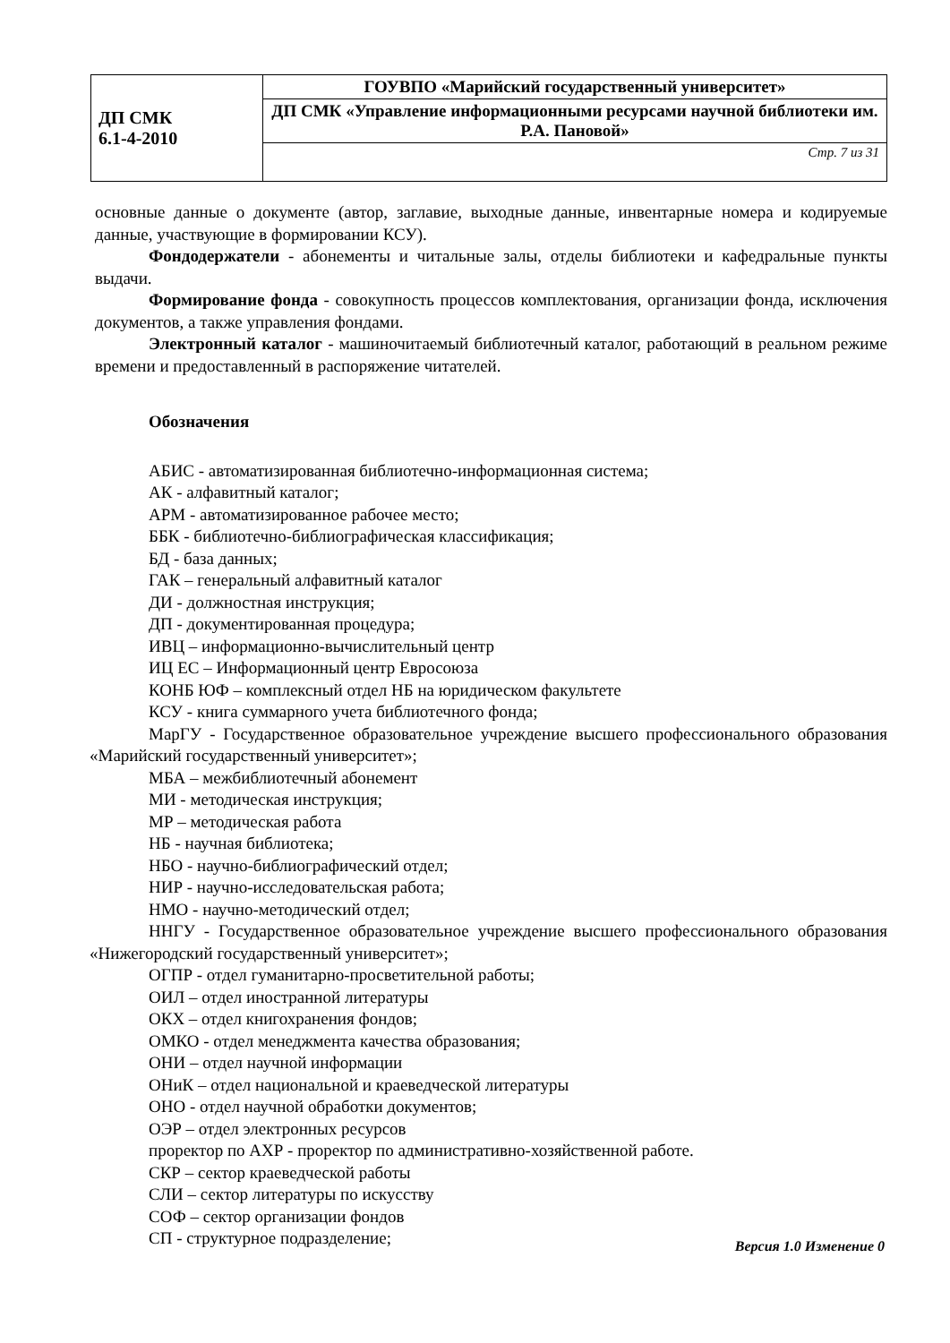| ДП СМК 6.1-4-2010 | ГОУВПО «Марийский государственный университет» |
| | ДП СМК «Управление информационными ресурсами научной библиотеки им. Р.А. Пановой» |
| | Стр. 7 из 31 |
основные данные о документе (автор, заглавие, выходные данные, инвентарные номера и кодируемые данные, участвующие в формировании КСУ).
Фондодержатели - абонементы и читальные залы, отделы библиотеки и кафедральные пункты выдачи.
Формирование фонда - совокупность процессов комплектования, организации фонда, исключения документов, а также управления фондами.
Электронный каталог - машиночитаемый библиотечный каталог, работающий в реальном режиме времени и предоставленный в распоряжение читателей.
Обозначения
АБИС - автоматизированная библиотечно-информационная система;
АК - алфавитный каталог;
АРМ - автоматизированное рабочее место;
ББК - библиотечно-библиографическая классификация;
БД - база данных;
ГАК – генеральный алфавитный каталог
ДИ - должностная инструкция;
ДП - документированная процедура;
ИВЦ – информационно-вычислительный центр
ИЦ ЕС – Информационный центр Евросоюза
КОНБ ЮФ – комплексный отдел НБ на юридическом факультете
КСУ - книга суммарного учета библиотечного фонда;
МарГУ - Государственное образовательное учреждение высшего профессионального образования «Марийский государственный университет»;
МБА – межбиблиотечный абонемент
МИ - методическая инструкция;
МР – методическая работа
НБ - научная библиотека;
НБО - научно-библиографический отдел;
НИР - научно-исследовательская работа;
НМО - научно-методический отдел;
ННГУ - Государственное образовательное учреждение высшего профессионального образования «Нижегородский государственный университет»;
ОГПР - отдел гуманитарно-просветительной работы;
ОИЛ – отдел иностранной литературы
ОКХ – отдел книгохранения фондов;
ОМКО - отдел менеджмента качества образования;
ОНИ – отдел научной информации
ОНиК – отдел национальной и краеведческой литературы
ОНО - отдел научной обработки документов;
ОЭР – отдел электронных ресурсов
проректор по АХР - проректор по административно-хозяйственной работе.
СКР – сектор краеведческой работы
СЛИ – сектор литературы по искусству
СОФ – сектор организации фондов
СП - структурное подразделение;
Версия 1.0 Изменение 0